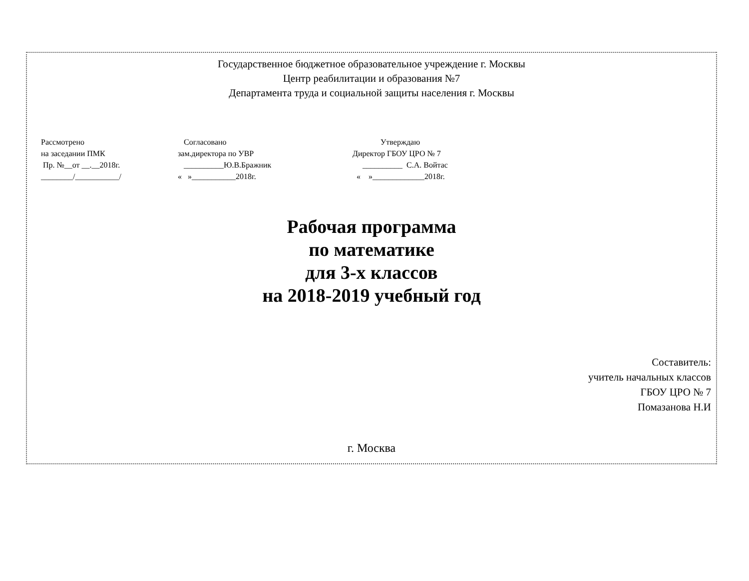Государственное бюджетное образовательное учреждение г. Москвы
Центр реабилитации и образования №7
Департамента труда и социальной защиты населения г. Москвы
Рассмотрено на заседании ПМК Пр. №__от __.__2018г. ________/___________/
Согласовано зам.директора по УВР __________Ю.В.Бражник « »___________2018г.
Утверждаю Директор ГБОУ ЦРО № 7 __________ С.А. Войтас « »_____________2018г.
Рабочая программа
по математике
для 3-х классов
на 2018-2019 учебный год
Составитель:
учитель начальных классов
ГБОУ ЦРО № 7
Помазанова Н.И
г. Москва